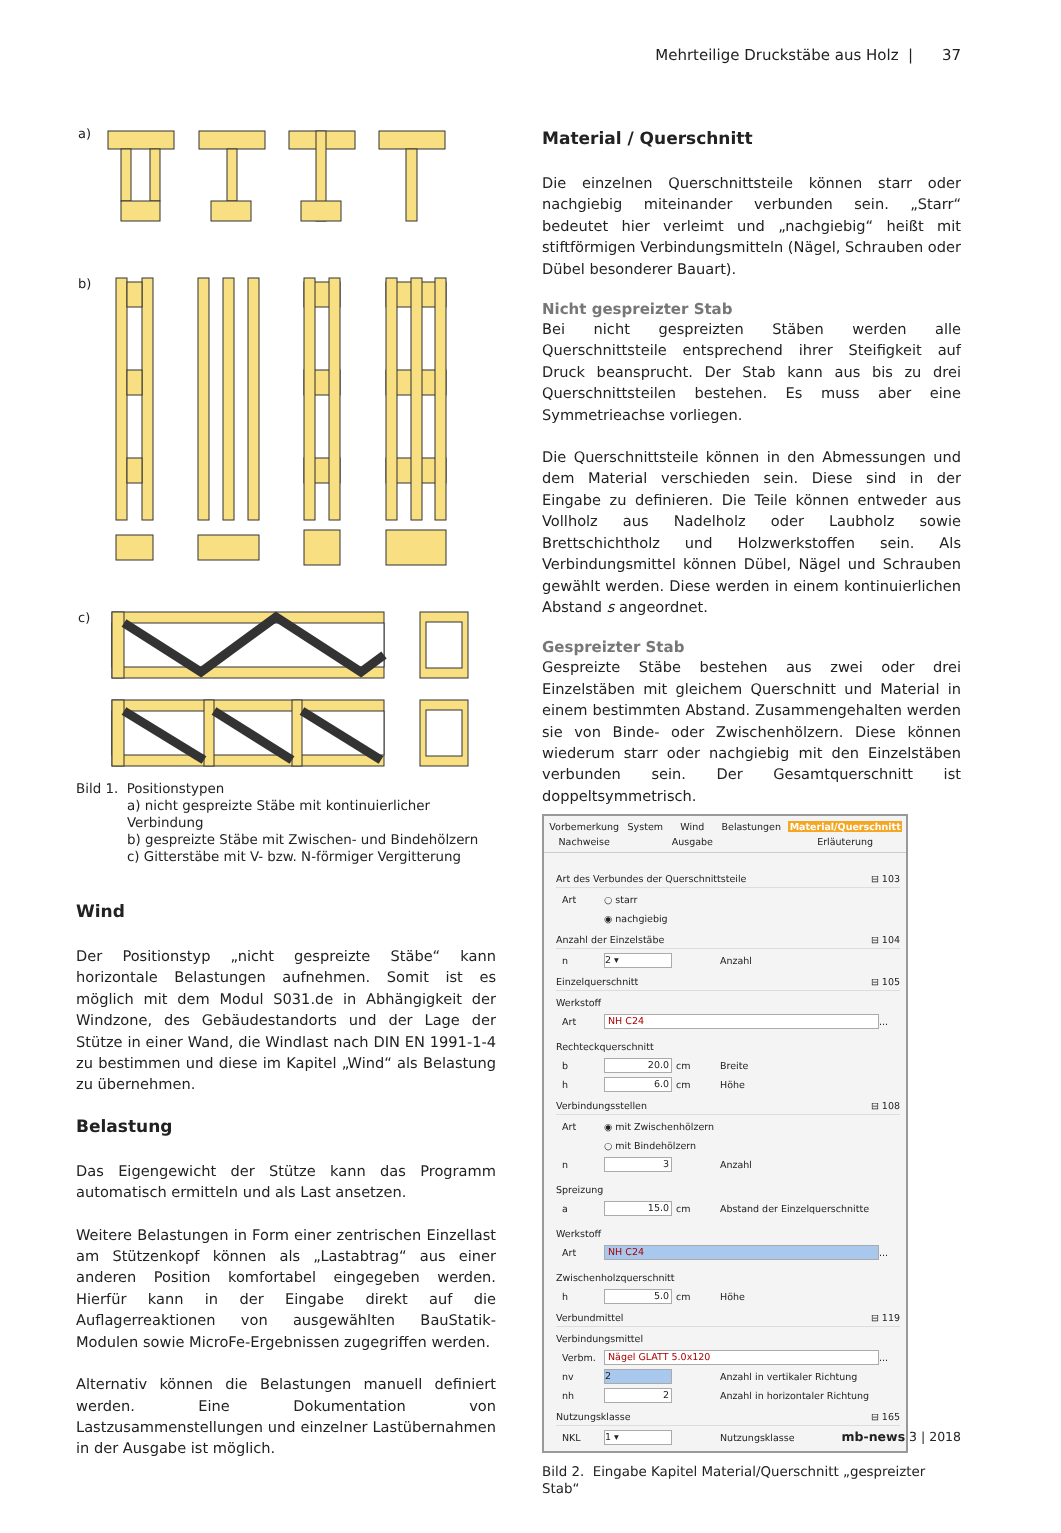Mehrteilige Druckstäbe aus Holz | 37
a)
b)
c)
Bild 1. Positionstypen
a) nicht gespreizte Stäbe mit kontinuierlicher Verbindung
b) gespreizte Stäbe mit Zwischen- und Bindehölzern
c) Gitterstäbe mit V- bzw. N-förmiger Vergitterung
Wind
Der Positionstyp „nicht gespreizte Stäbe“ kann horizontale Belastungen aufnehmen. Somit ist es möglich mit dem Modul S031.de in Abhängigkeit der Windzone, des Gebäudestand­orts und der Lage der Stütze in einer Wand, die Windlast nach DIN EN 1991-1-4 zu bestimmen und diese im Kapitel „Wind“ als Belastung zu übernehmen.
Belastung
Das Eigengewicht der Stütze kann das Programm automatisch ermitteln und als Last ansetzen.
Weitere Belastungen in Form einer zentrischen Einzellast am Stützenkopf können als „Lastabtrag“ aus einer anderen Po­sition komfortabel eingegeben werden. Hierfür kann in der Eingabe direkt auf die Auflagerreaktionen von ausgewähl­ten BauStatik-Modulen sowie MicroFe-Ergebnissen zugegrif­fen werden.
Alternativ können die Belastungen manuell definiert werden. Eine Dokumentation von Lastzusammenstellungen und ein­zelner Lastübernahmen in der Ausgabe ist möglich.
Material / Querschnitt
Die einzelnen Querschnittsteile können starr oder nachgiebig miteinander verbunden sein. „Starr“ bedeutet hier verleimt und „nachgiebig“ heißt mit stiftförmigen Verbindungsmitteln (Nägel, Schrauben oder Dübel besonderer Bauart).
Nicht gespreizter Stab
Bei nicht gespreizten Stäben werden alle Querschnittsteile entsprechend ihrer Steifigkeit auf Druck beansprucht. Der Stab kann aus bis zu drei Querschnittsteilen bestehen. Es muss aber eine Symmetrieachse vorliegen.
Die Querschnittsteile können in den Abmessungen und dem Material verschieden sein. Diese sind in der Eingabe zu de­finieren. Die Teile können entweder aus Vollholz aus Nadel­holz oder Laubholz sowie Brettschichtholz und Holzwerk­stoffen sein. Als Verbindungsmittel können Dübel, Nägel und Schrauben gewählt werden. Diese werden in einem kontinu­ierlichen Abstand s angeordnet.
Gespreizter Stab
Gespreizte Stäbe bestehen aus zwei oder drei Einzelstäben mit gleichem Querschnitt und Material in einem bestimm­ten Abstand. Zusammengehalten werden sie von Binde- oder Zwischenhölzern. Diese können wiederum starr oder nach­giebig mit den Einzelstäben verbunden sein. Der Gesamtquer­schnitt ist doppeltsymmetrisch.
Vorbemerkung System Wind Belastungen Material/Querschnitt Nachweise Ausgabe Erläuterung
Art des Verbundes der Querschnittsteile ⊟ 103
Art ○ starr
◉ nachgiebig
Anzahl der Einzelstäbe ⊟ 104
n 2 ▾ Anzahl
Einzelquerschnitt ⊟ 105
Werkstoff
Art NH C24 ...
Rechteckquerschnitt
b 20.0 cm Breite
h 6.0 cm Höhe
Verbindungsstellen ⊟ 108
Art ◉ mit Zwischenhölzern
○ mit Bindehölzern
n 3 Anzahl
Spreizung
a 15.0 cm Abstand der Einzelquerschnitte
Werkstoff
Art NH C24 ...
Zwischenholzquerschnitt
h 5.0 cm Höhe
Verbundmittel ⊟ 119
Verbindungsmittel
Verbm. Nägel GLATT 5.0x120 ...
nv 2 Anzahl in vertikaler Richtung
nh 2 Anzahl in horizontaler Richtung
Nutzungsklasse ⊟ 165
NKL 1 ▾ Nutzungsklasse
Bild 2. Eingabe Kapitel Material/Querschnitt „gespreizter Stab“
mb-news 3 | 2018